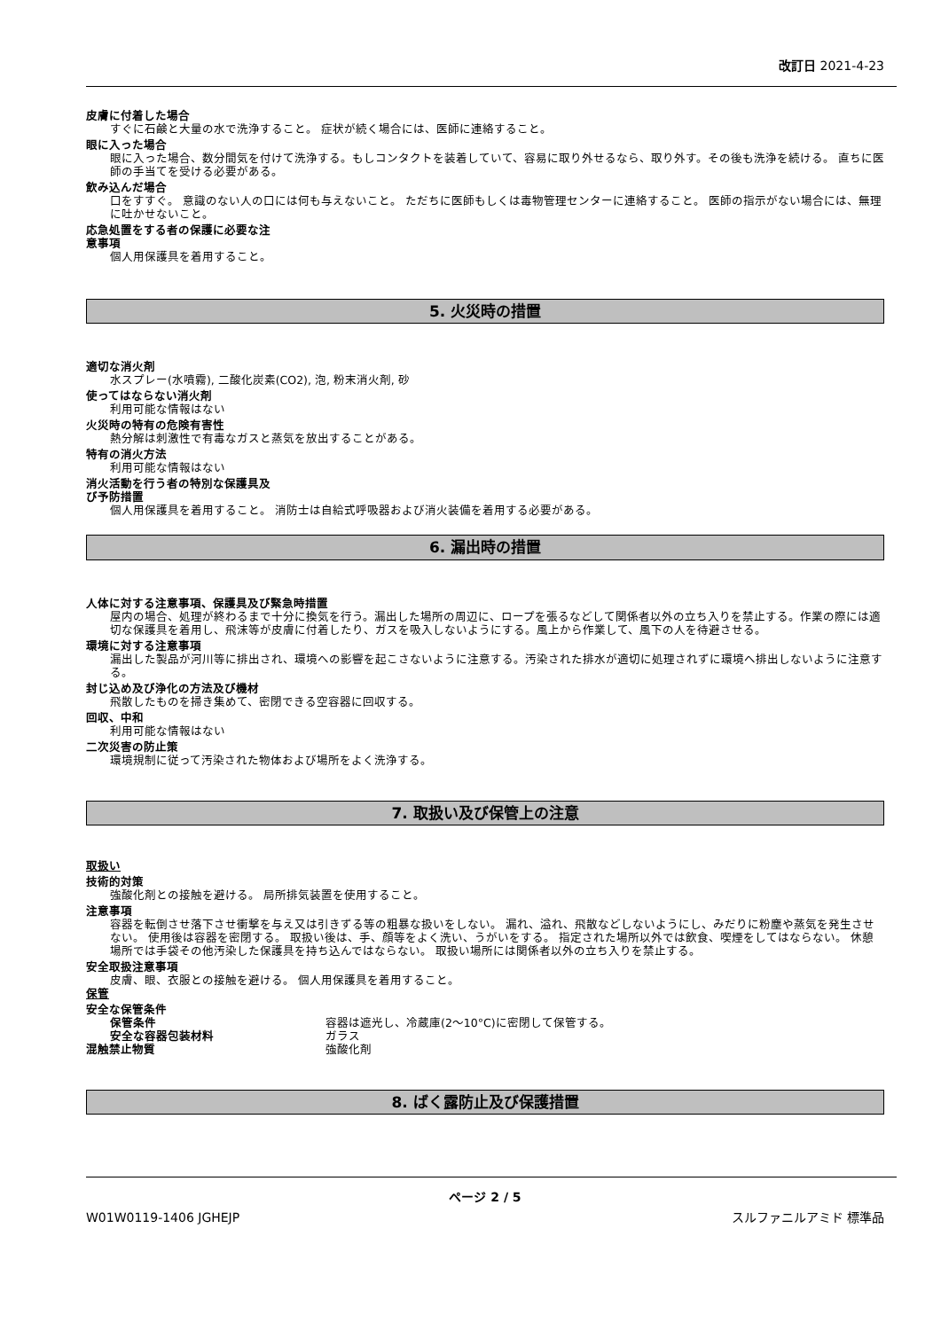改訂日 2021-4-23
皮膚に付着した場合
すぐに石鹸と大量の水で洗浄すること。 症状が続く場合には、医師に連絡すること。
眼に入った場合
眼に入った場合、数分間気を付けて洗浄する。もしコンタクトを装着していて、容易に取り外せるなら、取り外す。その後も洗浄を続ける。 直ちに医師の手当てを受ける必要がある。
飲み込んだ場合
口をすすぐ。 意識のない人の口には何も与えないこと。 ただちに医師もしくは毒物管理センターに連絡すること。 医師の指示がない場合には、無理に吐かせないこと。
応急処置をする者の保護に必要な注
意事項
個人用保護具を着用すること。
5. 火災時の措置
適切な消火剤
水スプレー(水噴霧), 二酸化炭素(CO2), 泡, 粉末消火剤, 砂
使ってはならない消火剤
利用可能な情報はない
火災時の特有の危険有害性
熱分解は刺激性で有毒なガスと蒸気を放出することがある。
特有の消火方法
利用可能な情報はない
消火活動を行う者の特別な保護具及
び予防措置
個人用保護具を着用すること。 消防士は自給式呼吸器および消火装備を着用する必要がある。
6. 漏出時の措置
人体に対する注意事項、保護具及び緊急時措置
屋内の場合、処理が終わるまで十分に換気を行う。漏出した場所の周辺に、ロープを張るなどして関係者以外の立ち入りを禁止する。作業の際には適切な保護具を着用し、飛沫等が皮膚に付着したり、ガスを吸入しないようにする。風上から作業して、風下の人を待避させる。
環境に対する注意事項
漏出した製品が河川等に排出され、環境への影響を起こさないように注意する。汚染された排水が適切に処理されずに環境へ排出しないように注意する。
封じ込め及び浄化の方法及び機材
飛散したものを掃き集めて、密閉できる空容器に回収する。
回収、中和
利用可能な情報はない
二次災害の防止策
環境規制に従って汚染された物体および場所をよく洗浄する。
7. 取扱い及び保管上の注意
取扱い
技術的対策
強酸化剤との接触を避ける。 局所排気装置を使用すること。
注意事項
容器を転倒させ落下させ衝撃を与え又は引きずる等の粗暴な扱いをしない。 漏れ、溢れ、飛散などしないようにし、みだりに粉塵や蒸気を発生させない。 使用後は容器を密閉する。 取扱い後は、手、顔等をよく洗い、うがいをする。 指定された場所以外では飲食、喫煙をしてはならない。 休憩場所では手袋その他汚染した保護具を持ち込んではならない。 取扱い場所には関係者以外の立ち入りを禁止する。
安全取扱注意事項
皮膚、眼、衣服との接触を避ける。 個人用保護具を着用すること。
保管
安全な保管条件
保管条件 容器は遮光し、冷蔵庫(2～10°C)に密閉して保管する。
安全な容器包装材料 ガラス
混触禁止物質 強酸化剤
8. ばく露防止及び保護措置
ページ 2 / 5
W01W0119-1406 JGHEJP スルファニルアミド 標準品